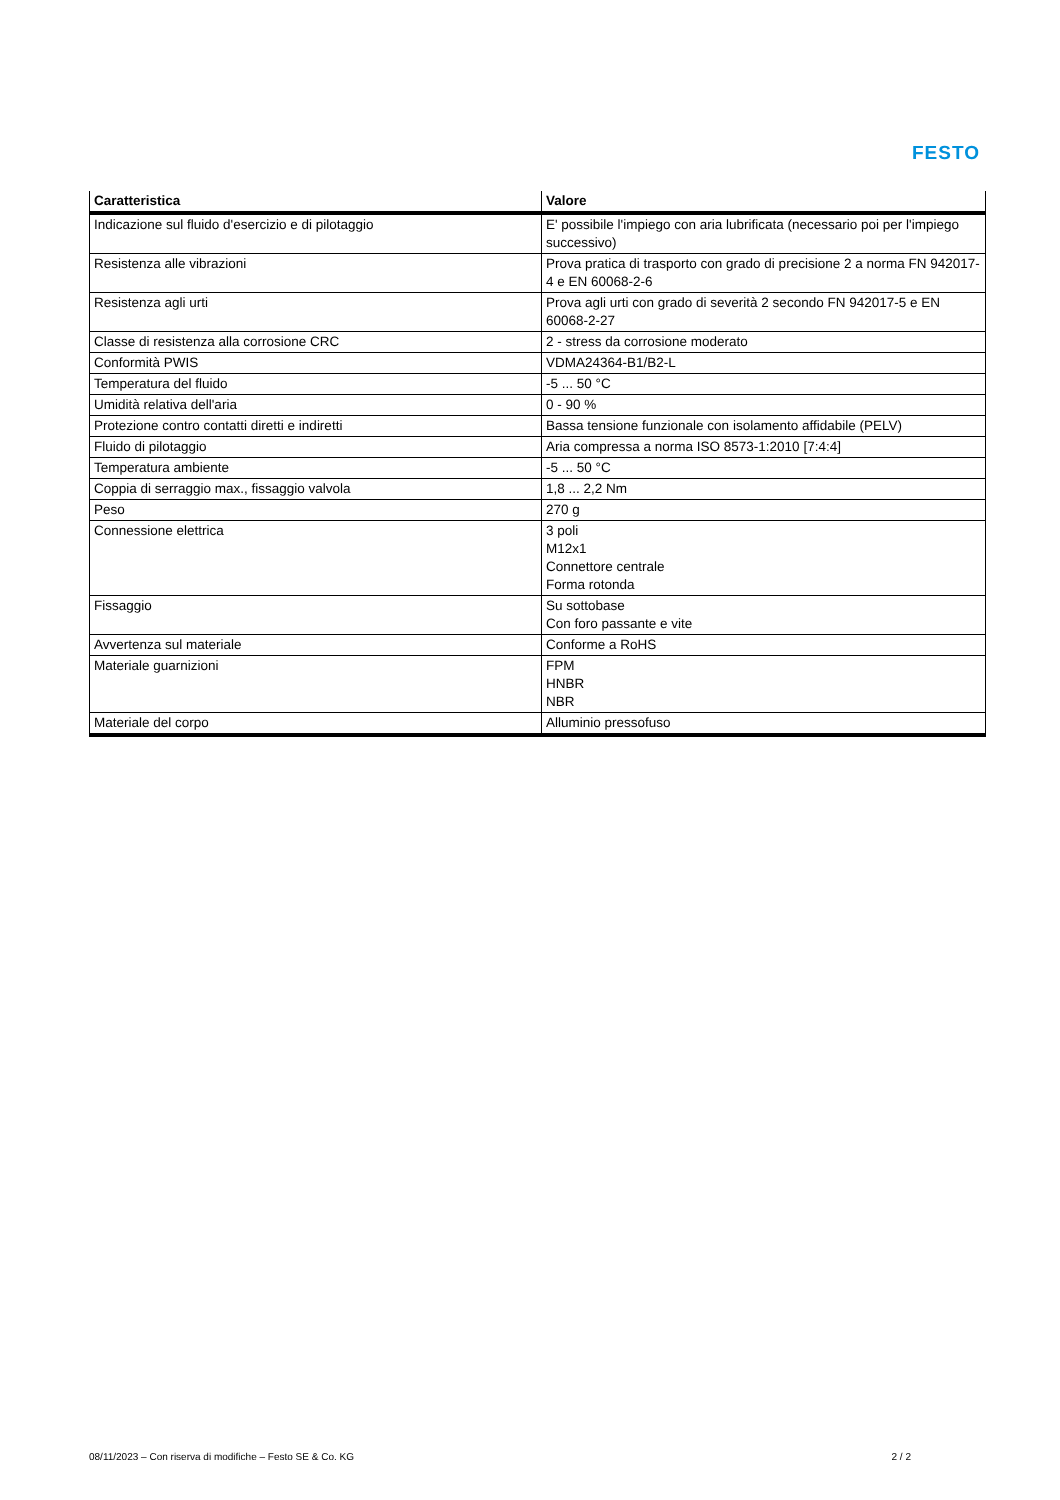FESTO
| Caratteristica | Valore |
| --- | --- |
| Indicazione sul fluido d'esercizio e di pilotaggio | E' possibile l'impiego con aria lubrificata (necessario poi per l'impiego successivo) |
| Resistenza alle vibrazioni | Prova pratica di trasporto con grado di precisione 2 a norma FN 942017-4 e EN 60068-2-6 |
| Resistenza agli urti | Prova agli urti con grado di severità 2 secondo FN 942017-5 e EN 60068-2-27 |
| Classe di resistenza alla corrosione CRC | 2 - stress da corrosione moderato |
| Conformità PWIS | VDMA24364-B1/B2-L |
| Temperatura del fluido | -5 ... 50 °C |
| Umidità relativa dell'aria | 0 - 90 % |
| Protezione contro contatti diretti e indiretti | Bassa tensione funzionale con isolamento affidabile (PELV) |
| Fluido di pilotaggio | Aria compressa a norma ISO 8573-1:2010 [7:4:4] |
| Temperatura ambiente | -5 ... 50 °C |
| Coppia di serraggio max., fissaggio valvola | 1,8 ... 2,2 Nm |
| Peso | 270 g |
| Connessione elettrica | 3 poli M12x1 Connettore centrale Forma rotonda |
| Fissaggio | Su sottobase Con foro passante e vite |
| Avvertenza sul materiale | Conforme a RoHS |
| Materiale guarnizioni | FPM HNBR NBR |
| Materiale del corpo | Alluminio pressofuso |
08/11/2023 – Con riserva di modifiche – Festo SE & Co. KG 2 / 2